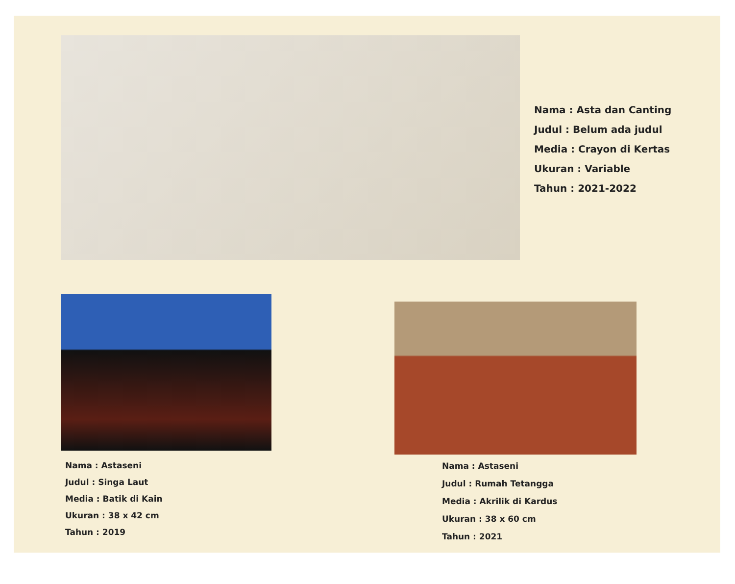Nama : Asta dan Canting
Judul : Belum ada judul
Media : Crayon di Kertas
Ukuran : Variable
Tahun : 2021-2022
Nama : Astaseni
Judul : Singa Laut
Media : Batik di Kain
Ukuran : 38 x 42 cm
Tahun : 2019
Nama : Astaseni
Judul : Rumah Tetangga
Media : Akrilik di Kardus
Ukuran : 38 x 60 cm
Tahun : 2021